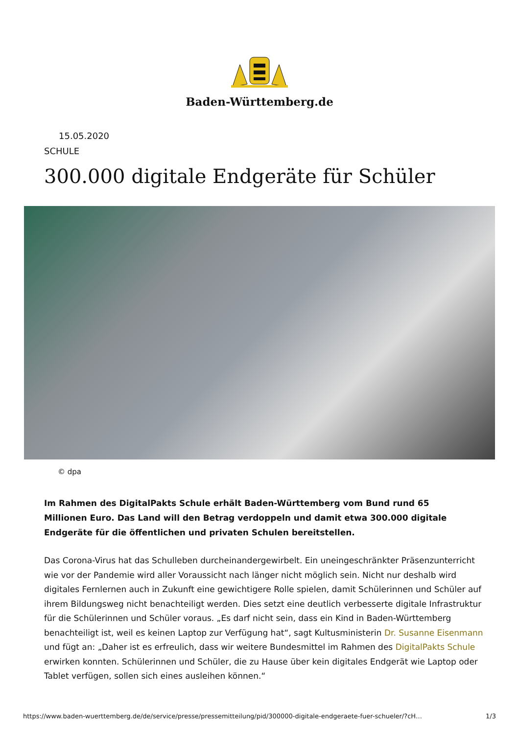Baden-Württemberg.de
15.05.2020
SCHULE
300.000 digitale Endgeräte für Schüler
© dpa
Im Rahmen des DigitalPakts Schule erhält Baden-Württemberg vom Bund rund 65 Millionen Euro. Das Land will den Betrag verdoppeln und damit etwa 300.000 digitale Endgeräte für die öffentlichen und privaten Schulen bereitstellen.
Das Corona-Virus hat das Schulleben durcheinandergewirbelt. Ein uneingeschränkter Präsenzunterricht wie vor der Pandemie wird aller Voraussicht nach länger nicht möglich sein. Nicht nur deshalb wird digitales Fernlernen auch in Zukunft eine gewichtigere Rolle spielen, damit Schülerinnen und Schüler auf ihrem Bildungsweg nicht benachteiligt werden. Dies setzt eine deutlich verbesserte digitale Infrastruktur für die Schülerinnen und Schüler voraus. „Es darf nicht sein, dass ein Kind in Baden-Württemberg benachteiligt ist, weil es keinen Laptop zur Verfügung hat“, sagt Kultusministerin Dr. Susanne Eisenmann und fügt an: „Daher ist es erfreulich, dass wir weitere Bundesmittel im Rahmen des DigitalPakts Schule erwirken konnten. Schülerinnen und Schüler, die zu Hause über kein digitales Endgerät wie Laptop oder Tablet verfügen, sollen sich eines ausleihen können.“
https://www.baden-wuerttemberg.de/de/service/presse/pressemitteilung/pid/300000-digitale-endgeraete-fuer-schueler/?cH… 1/3